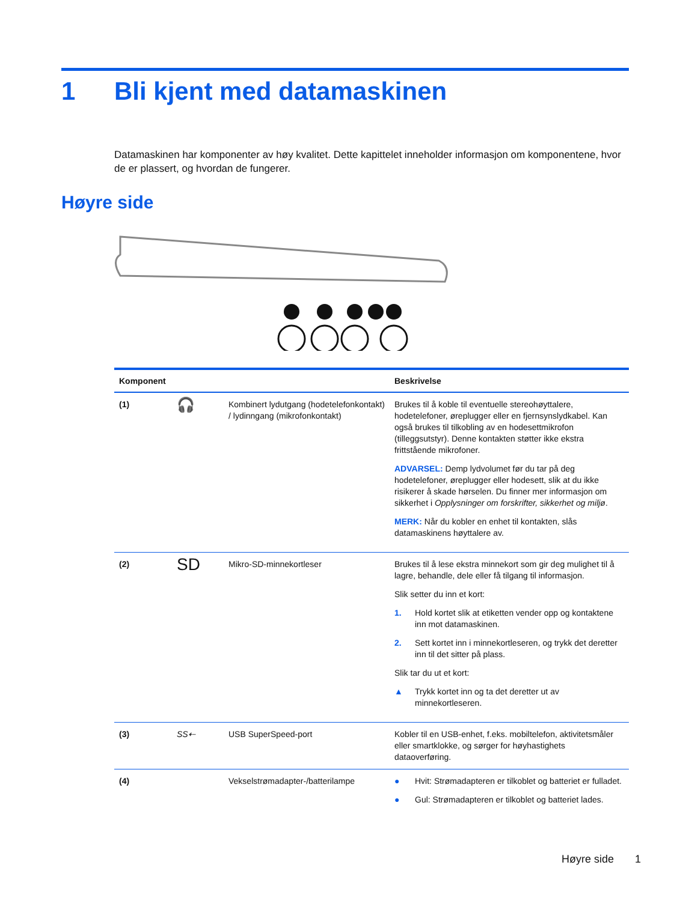1 Bli kjent med datamaskinen
Datamaskinen har komponenter av høy kvalitet. Dette kapittelet inneholder informasjon om komponentene, hvor de er plassert, og hvordan de fungerer.
Høyre side
| Komponent | | | Beskrivelse |
| --- | --- | --- | --- |
| (1) | 🎧 | Kombinert lydutgang (hodetelefonkontakt) / lydinngang (mikrofonkontakt) | Brukes til å koble til eventuelle stereohøyttalere, hodetelefoner, øreplugger eller en fjernsynslydkabel. Kan også brukes til tilkobling av en hodesettmikrofon (tilleggsutstyr). Denne kontakten støtter ikke ekstra frittstående mikrofoner. ADVARSEL: Demp lydvolumet før du tar på deg hodetelefoner, øreplugger eller hodesett, slik at du ikke risikerer å skade hørselen. Du finner mer informasjon om sikkerhet i Opplysninger om forskrifter, sikkerhet og miljø . MERK: Når du kobler en enhet til kontakten, slås datamaskinens høyttalere av. |
| (2) | SD | Mikro-SD-minnekortleser | Brukes til å lese ekstra minnekort som gir deg mulighet til å lagre, behandle, dele eller få tilgang til informasjon. Slik setter du inn et kort: 1. Hold kortet slik at etiketten vender opp og kontaktene inn mot datamaskinen. 2. Sett kortet inn i minnekortleseren, og trykk det deretter inn til det sitter på plass. Slik tar du ut et kort: ▲ Trykk kortet inn og ta det deretter ut av minnekortleseren. |
| (3) | SS⇠ | USB SuperSpeed-port | Kobler til en USB-enhet, f.eks. mobiltelefon, aktivitetsmåler eller smartklokke, og sørger for høyhastighets dataoverføring. |
| (4) | | Vekselstrømadapter-/batterilampe | ● Hvit: Strømadapteren er tilkoblet og batteriet er fulladet. ● Gul: Strømadapteren er tilkoblet og batteriet lades. |
Høyre side 1